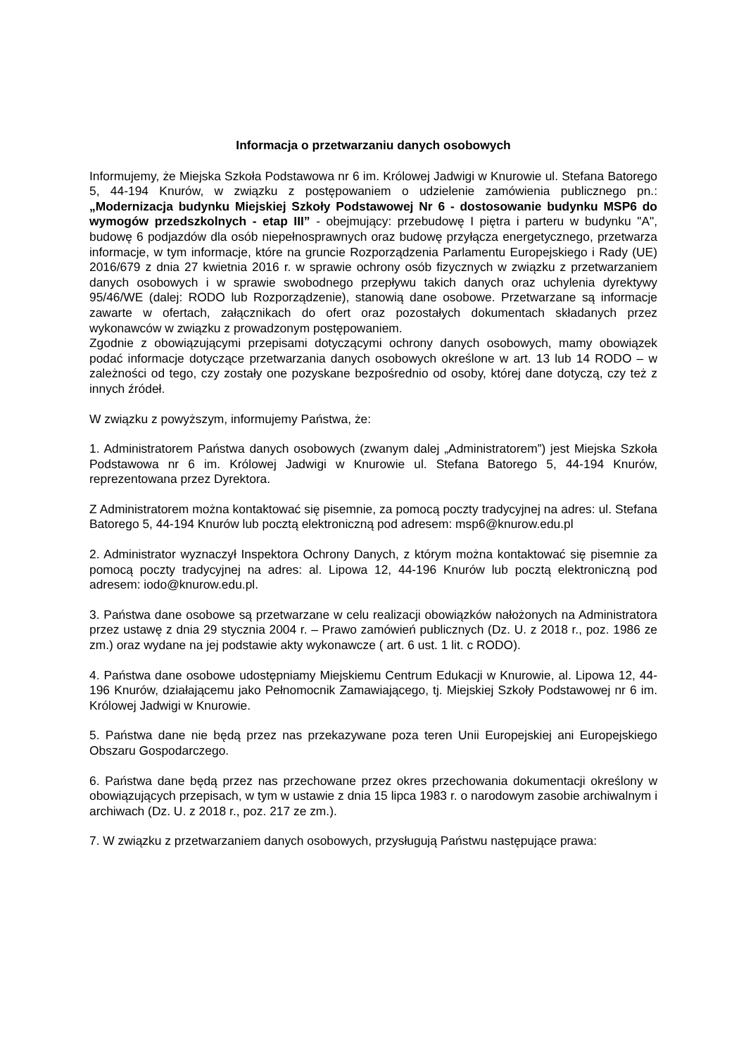Informacja o przetwarzaniu danych osobowych
Informujemy, że Miejska Szkoła Podstawowa nr 6 im. Królowej Jadwigi w Knurowie ul. Stefana Batorego 5, 44-194 Knurów, w związku z postępowaniem o udzielenie zamówienia publicznego pn.: „Modernizacja budynku Miejskiej Szkoły Podstawowej Nr 6 - dostosowanie budynku MSP6 do wymogów przedszkolnych - etap III” - obejmujący: przebudowę I piętra i parteru w budynku "A", budowę 6 podjazdów dla osób niepełnosprawnych oraz budowę przyłącza energetycznego, przetwarza informacje, w tym informacje, które na gruncie Rozporządzenia Parlamentu Europejskiego i Rady (UE) 2016/679 z dnia 27 kwietnia 2016 r. w sprawie ochrony osób fizycznych w związku z przetwarzaniem danych osobowych i w sprawie swobodnego przepływu takich danych oraz uchylenia dyrektywy 95/46/WE (dalej: RODO lub Rozporządzenie), stanowią dane osobowe. Przetwarzane są informacje zawarte w ofertach, załącznikach do ofert oraz pozostałych dokumentach składanych przez wykonawców w związku z prowadzonym postępowaniem.
Zgodnie z obowiązującymi przepisami dotyczącymi ochrony danych osobowych, mamy obowiązek podać informacje dotyczące przetwarzania danych osobowych określone w art. 13 lub 14 RODO – w zależności od tego, czy zostały one pozyskane bezpośrednio od osoby, której dane dotyczą, czy też z innych źródeł.
W związku z powyższym, informujemy Państwa, że:
1. Administratorem Państwa danych osobowych (zwanym dalej „Administratorem”) jest Miejska Szkoła Podstawowa nr 6 im. Królowej Jadwigi w Knurowie ul. Stefana Batorego 5, 44-194 Knurów, reprezentowana przez Dyrektora.
Z Administratorem można kontaktować się pisemnie, za pomocą poczty tradycyjnej na adres: ul. Stefana Batorego 5, 44-194 Knurów lub pocztą elektroniczną pod adresem: msp6@knurow.edu.pl
2. Administrator wyznaczył Inspektora Ochrony Danych, z którym można kontaktować się pisemnie za pomocą poczty tradycyjnej na adres: al. Lipowa 12, 44-196 Knurów lub pocztą elektroniczną pod adresem: iodo@knurow.edu.pl.
3. Państwa dane osobowe są przetwarzane w celu realizacji obowiązków nałożonych na Administratora przez ustawę z dnia 29 stycznia 2004 r. – Prawo zamówień publicznych (Dz. U. z 2018 r., poz. 1986 ze zm.) oraz wydane na jej podstawie akty wykonawcze ( art. 6 ust. 1 lit. c RODO).
4. Państwa dane osobowe udostępniamy Miejskiemu Centrum Edukacji w Knurowie, al. Lipowa 12, 44-196 Knurów, działającemu jako Pełnomocnik Zamawiającego, tj. Miejskiej Szkoły Podstawowej nr 6 im. Królowej Jadwigi w Knurowie.
5. Państwa dane nie będą przez nas przekazywane poza teren Unii Europejskiej ani Europejskiego Obszaru Gospodarczego.
6. Państwa dane będą przez nas przechowane przez okres przechowania dokumentacji określony w obowiązujących przepisach, w tym w ustawie z dnia 15 lipca 1983 r. o narodowym zasobie archiwalnym i archiwach (Dz. U. z 2018 r., poz. 217 ze zm.).
7. W związku z przetwarzaniem danych osobowych, przysługują Państwu następujące prawa: